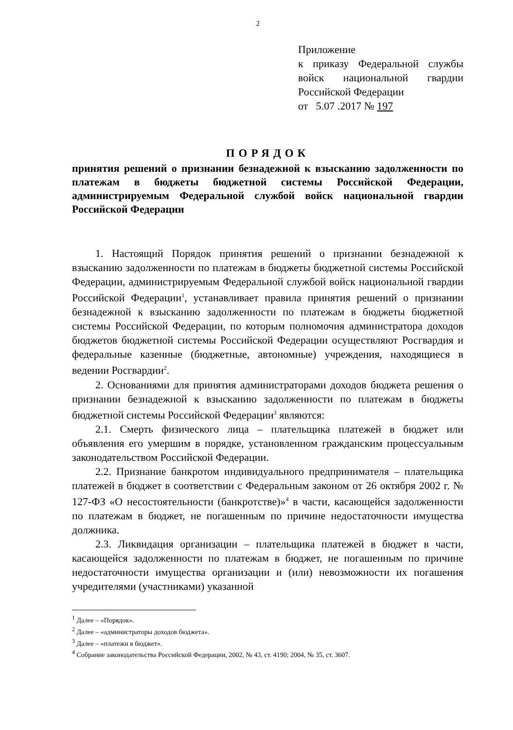2
Приложение
к приказу Федеральной службы войск национальной гвардии Российской Федерации
от 5.07 .2017 № 197
ПОРЯДОК
принятия решений о признании безнадежной к взысканию задолженности по платежам в бюджеты бюджетной системы Российской Федерации, администрируемым Федеральной службой войск национальной гвардии Российской Федерации
1. Настоящий Порядок принятия решений о признании безнадежной к взысканию задолженности по платежам в бюджеты бюджетной системы Российской Федерации, администрируемым Федеральной службой войск национальной гвардии Российской Федерации<sup>1</sup>, устанавливает правила принятия решений о признании безнадежной к взысканию задолженности по платежам в бюджеты бюджетной системы Российской Федерации, по которым полномочия администратора доходов бюджетов бюджетной системы Российской Федерации осуществляют Росгвардия и федеральные казенные (бюджетные, автономные) учреждения, находящиеся в ведении Росгвардии<sup>2</sup>.
2. Основаниями для принятия администраторами доходов бюджета решения о признании безнадежной к взысканию задолженности по платежам в бюджеты бюджетной системы Российской Федерации<sup>3</sup> являются:
2.1. Смерть физического лица – плательщика платежей в бюджет или объявления его умершим в порядке, установленном гражданским процессуальным законодательством Российской Федерации.
2.2. Признание банкротом индивидуального предпринимателя – плательщика платежей в бюджет в соответствии с Федеральным законом от 26 октября 2002 г. № 127-ФЗ «О несостоятельности (банкротстве)»<sup>4</sup> в части, касающейся задолженности по платежам в бюджет, не погашенным по причине недостаточности имущества должника.
2.3. Ликвидация организации – плательщика платежей в бюджет в части, касающейся задолженности по платежам в бюджет, не погашенным по причине недостаточности имущества организации и (или) невозможности их погашения учредителями (участниками) указанной
<sup>1</sup> Далее – «Порядок».
<sup>2</sup> Далее – «администраторы доходов бюджета».
<sup>3</sup> Далее – «платежи в бюджет».
<sup>4</sup> Собрание законодательства Российской Федерации, 2002, № 43, ст. 4190; 2004, № 35, ст. 3607.